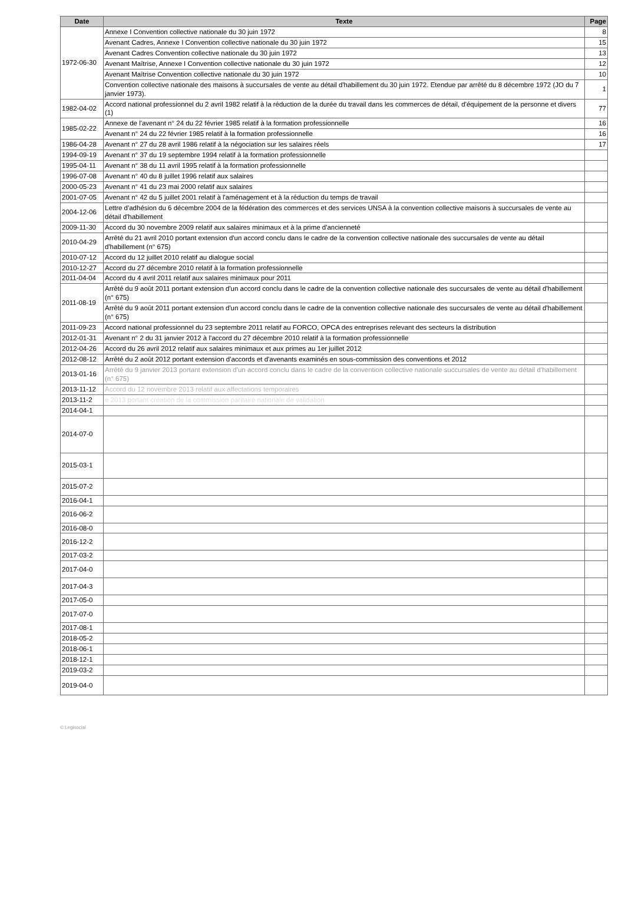| Date | Texte | Page |
| --- | --- | --- |
| 1972-06-30 | Annexe I Convention collective nationale du 30 juin 1972 | 8 |
| | Avenant Cadres, Annexe I Convention collective nationale du 30 juin 1972 | 15 |
| | Avenant Cadres Convention collective nationale du 30 juin 1972 | 13 |
| | Avenant Maîtrise, Annexe I Convention collective nationale du 30 juin 1972 | 12 |
| | Avenant Maîtrise Convention collective nationale du 30 juin 1972 | 10 |
| | Convention collective nationale des maisons à succursales de vente au détail d'habillement du 30 juin 1972. Etendue par arrêté du 8 décembre 1972 (JO du 7 janvier 1973). | 1 |
| 1982-04-02 | Accord national professionnel du 2 avril 1982 relatif à la réduction de la durée du travail dans les commerces de détail, d'équipement de la personne et divers (1) | 77 |
| 1985-02-22 | Annexe de l'avenant n° 24 du 22 février 1985 relatif à la formation professionnelle | 16 |
| | Avenant n° 24 du 22 février 1985 relatif à la formation professionnelle | 16 |
| 1986-04-28 | Avenant n° 27 du 28 avril 1986 relatif à la négociation sur les salaires réels | 17 |
| 1994-09-19 | Avenant n° 37 du 19 septembre 1994 relatif à la formation professionnelle | |
| 1995-04-11 | Avenant n° 38 du 11 avril 1995 relatif à la formation professionnelle | |
| 1996-07-08 | Avenant n° 40 du 8 juillet 1996 relatif aux salaires | |
| 2000-05-23 | Avenant n° 41 du 23 mai 2000 relatif aux salaires | |
| 2001-07-05 | Avenant n° 42 du 5 juillet 2001 relatif à l'aménagement et à la réduction du temps de travail | |
| 2004-12-06 | Lettre d'adhésion du 6 décembre 2004 de la fédération des commerces et des services UNSA à la convention collective maisons à succursales de vente au détail d'habillement | |
| 2009-11-30 | Accord du 30 novembre 2009 relatif aux salaires minimaux et à la prime d'ancienneté | |
| 2010-04-29 | Arrêté du 21 avril 2010 portant extension d'un accord conclu dans le cadre de la convention collective nationale des succursales de vente au détail d'habillement (n° 675) | |
| 2010-07-12 | Accord du 12 juillet 2010 relatif au dialogue social | |
| 2010-12-27 | Accord du 27 décembre 2010 relatif à la formation professionnelle | |
| 2011-04-04 | Accord du 4 avril 2011 relatif aux salaires minimaux pour 2011 | |
| 2011-08-19 | Arrêté du 9 août 2011 portant extension d'un accord conclu dans le cadre de la convention collective nationale des succursales de vente au détail d'habillement (n° 675) | |
| | Arrêté du 9 août 2011 portant extension d'un accord conclu dans le cadre de la convention collective nationale des succursales de vente au détail d'habillement (n° 675) | |
| 2011-09-23 | Accord national professionnel du 23 septembre 2011 relatif au FORCO, OPCA des entreprises relevant des secteurs la distribution | |
| 2012-01-31 | Avenant n° 2 du 31 janvier 2012 à l'accord du 27 décembre 2010 relatif à la formation professionnelle | |
| 2012-04-26 | Accord du 26 avril 2012 relatif aux salaires minimaux et aux primes au 1er juillet 2012 | |
| 2012-08-12 | Arrêté du 2 août 2012 portant extension d'accords et d'avenants examinés en sous-commission des conventions et 2012 | |
| 2013-01-16 | Arrêté du 9 janvier 2013 portant extension d'un accord conclu dans le cadre de la convention collective nationale succursales de vente au détail d'habillement (n° 675) | |
| 2013-11-12 | Accord du 12 novembre 2013 relatif aux affectations temporaires | |
| 2013-11-2 | e 2013 portant création de la commission paritaire nationale de validation | |
| 2014-04-1 | | |
| 2014-07-0 | | |
| 2015-03-1 | | |
| 2015-07-2 | | |
| 2016-04-1 | | |
| 2016-06-2 | | |
| 2016-08-0 | | |
| 2016-12-2 | | |
| 2017-03-2 | | |
| 2017-04-0 | | |
| 2017-04-3 | | |
| 2017-05-0 | | |
| 2017-07-0 | | |
| 2017-08-1 | | |
| 2018-05-2 | | |
| 2018-06-1 | | |
| 2018-12-1 | | |
| 2019-03-2 | | |
| 2019-04-0 | | |
© Legisocial